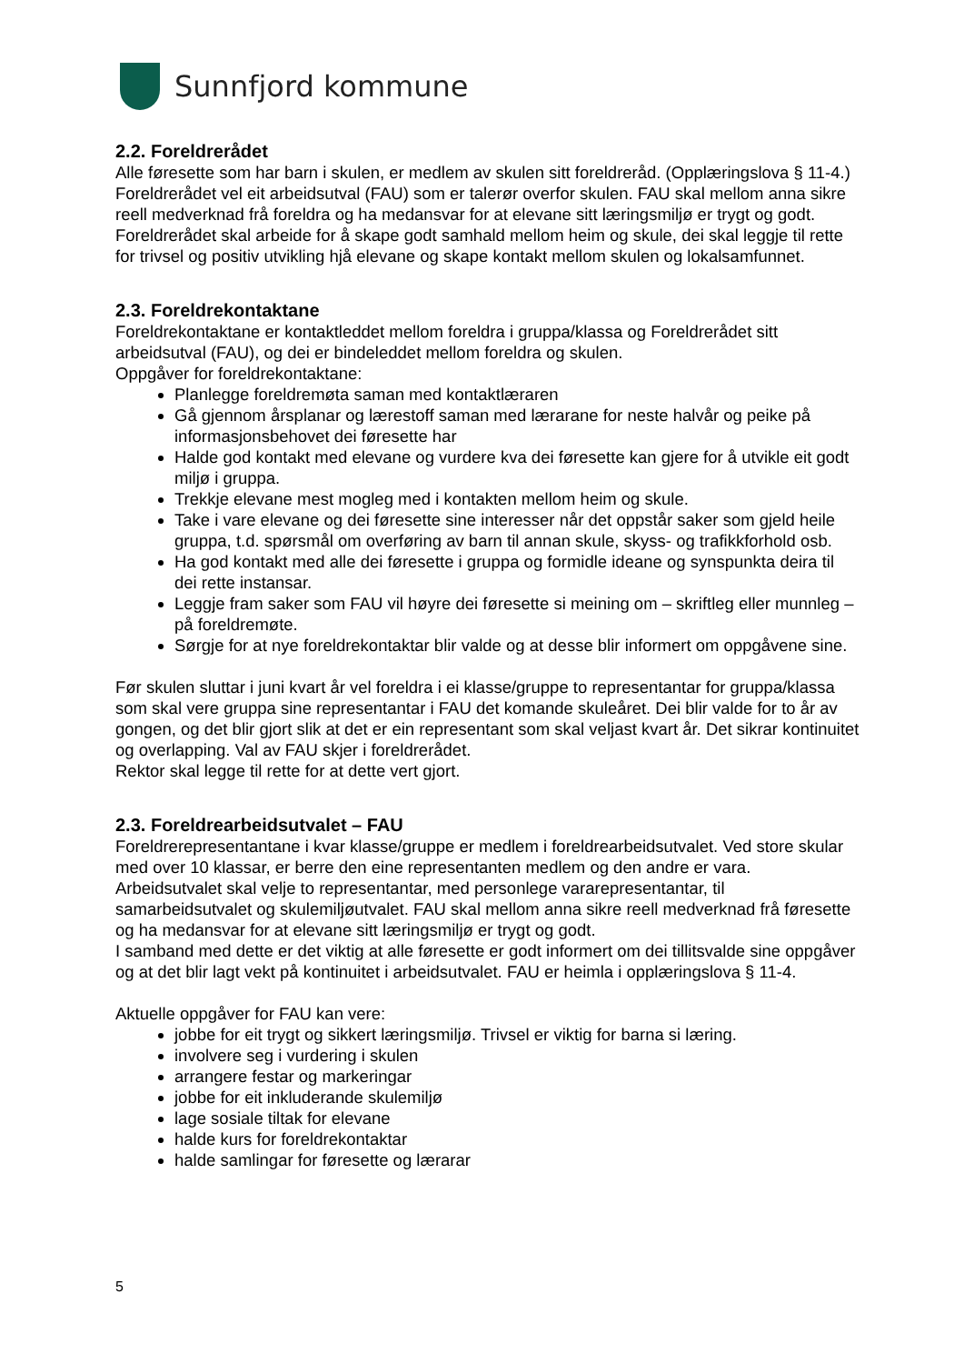Sunnfjord kommune
2.2. Foreldrerådet
Alle føresette som har barn i skulen, er medlem av skulen sitt foreldreråd. (Opplæringslova § 11-4.) Foreldrerådet vel eit arbeidsutval (FAU) som er talerør overfor skulen. FAU skal mellom anna sikre reell medverknad frå foreldra og ha medansvar for at elevane sitt læringsmiljø er trygt og godt. Foreldrerådet skal arbeide for å skape godt samhald mellom heim og skule, dei skal leggje til rette for trivsel og positiv utvikling hjå elevane og skape kontakt mellom skulen og lokalsamfunnet.
2.3. Foreldrekontaktane
Foreldrekontaktane er kontaktleddet mellom foreldra i gruppa/klassa og Foreldrerådet sitt arbeidsutval (FAU), og dei er bindeleddet mellom foreldra og skulen.
Oppgåver for foreldrekontaktane:
Planlegge foreldremøta saman med kontaktlæraren
Gå gjennom årsplanar og lærestoff saman med lærarane for neste halvår og peike på informasjonsbehovet dei føresette har
Halde god kontakt med elevane og vurdere kva dei føresette kan gjere for å utvikle eit godt miljø i gruppa.
Trekkje elevane mest mogleg med i kontakten mellom heim og skule.
Take i vare elevane og dei føresette sine interesser når det oppstår saker som gjeld heile gruppa, t.d. spørsmål om overføring av barn til annan skule, skyss- og trafikkforhold osb.
Ha god kontakt med alle dei føresette i gruppa og formidle ideane og synspunkta deira til dei rette instansar.
Leggje fram saker som FAU vil høyre dei føresette si meining om – skriftleg eller munnleg – på foreldremøte.
Sørgje for at nye foreldrekontaktar blir valde og at desse blir informert om oppgåvene sine.
Før skulen sluttar i juni kvart år vel foreldra i ei klasse/gruppe to representantar for gruppa/klassa som skal vere gruppa sine representantar i FAU det komande skuleåret. Dei blir valde for to år av gongen, og det blir gjort slik at det er ein representant som skal veljast kvart år. Det sikrar kontinuitet og overlapping. Val av FAU skjer i foreldrerådet.
Rektor skal legge til rette for at dette vert gjort.
2.3. Foreldrearbeidsutvalet – FAU
Foreldrerepresentantane i kvar klasse/gruppe er medlem i foreldrearbeidsutvalet. Ved store skular med over 10 klassar, er berre den eine representanten medlem og den andre er vara. Arbeidsutvalet skal velje to representantar, med personlege vararepresentantar, til samarbeidsutvalet og skulemiljøutvalet. FAU skal mellom anna sikre reell medverknad frå føresette og ha medansvar for at elevane sitt læringsmiljø er trygt og godt.
I samband med dette er det viktig at alle føresette er godt informert om dei tillitsvalde sine oppgåver og at det blir lagt vekt på kontinuitet i arbeidsutvalet. FAU er heimla i opplæringslova § 11-4.
Aktuelle oppgåver for FAU kan vere:
jobbe for eit trygt og sikkert læringsmiljø. Trivsel er viktig for barna si læring.
involvere seg i vurdering i skulen
arrangere festar og markeringar
jobbe for eit inkluderande skulemiljø
lage sosiale tiltak for elevane
halde kurs for foreldrekontaktar
halde samlingar for føresette og lærarar
5